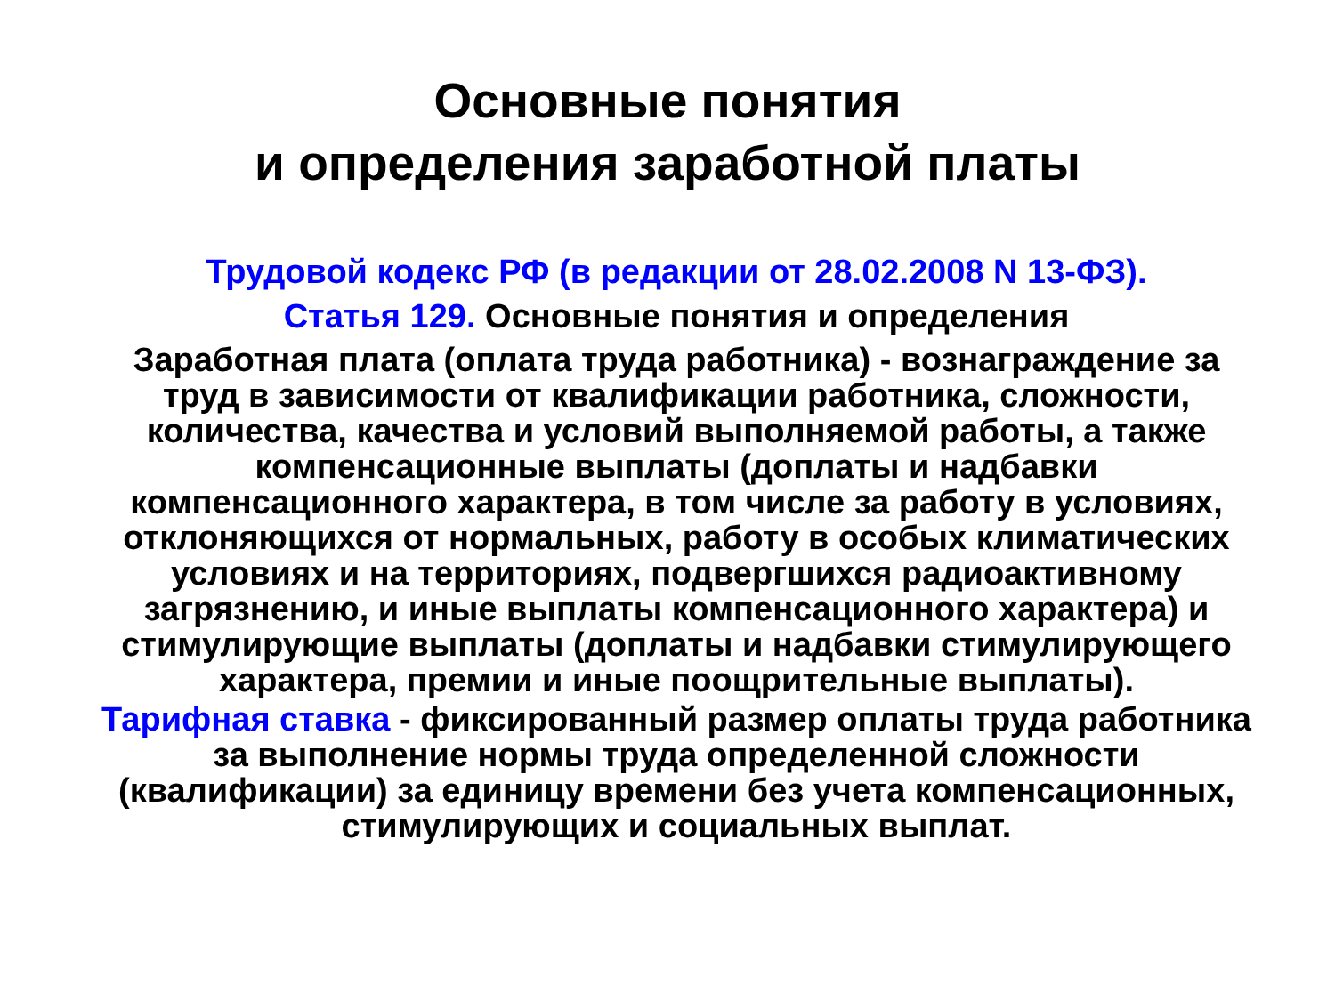Основные понятия
и определения заработной платы
Трудовой кодекс РФ (в редакции от 28.02.2008 N 13-ФЗ).
Статья 129. Основные понятия и определения
Заработная плата (оплата труда работника) - вознаграждение за труд в зависимости от квалификации работника, сложности, количества, качества и условий выполняемой работы, а также компенсационные выплаты (доплаты и надбавки компенсационного характера, в том числе за работу в условиях, отклоняющихся от нормальных, работу в особых климатических условиях и на территориях, подвергшихся радиоактивному загрязнению, и иные выплаты компенсационного характера) и стимулирующие выплаты (доплаты и надбавки стимулирующего характера, премии и иные поощрительные выплаты).
Тарифная ставка - фиксированный размер оплаты труда работника за выполнение нормы труда определенной сложности (квалификации) за единицу времени без учета компенсационных, стимулирующих и социальных выплат.